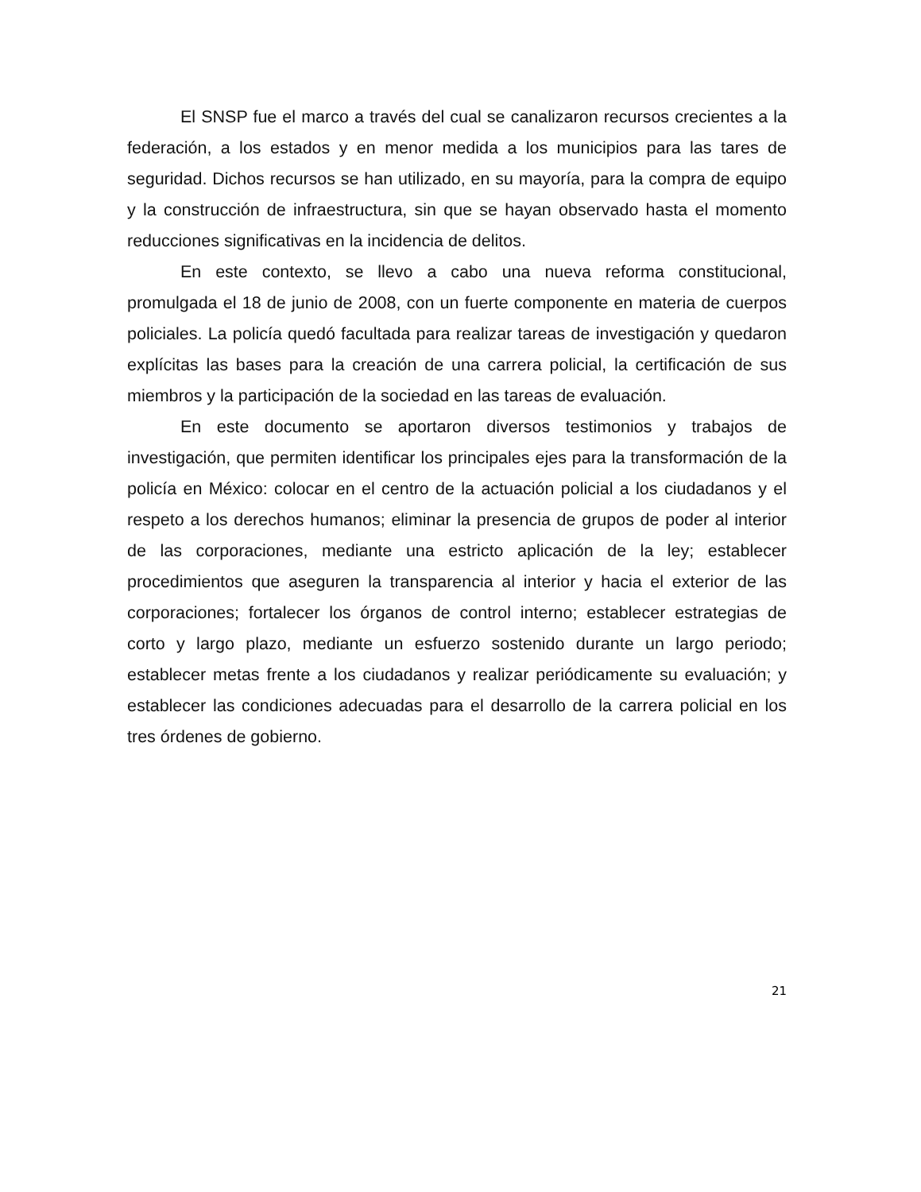El SNSP fue el marco a través del cual se canalizaron recursos crecientes a la federación, a los estados y en menor medida a los municipios para las tares de seguridad. Dichos recursos se han utilizado, en su mayoría, para la compra de equipo y la construcción de infraestructura, sin que se hayan observado hasta el momento reducciones significativas en la incidencia de delitos.
En este contexto, se llevo a cabo una nueva reforma constitucional, promulgada el 18 de junio de 2008, con un fuerte componente en materia de cuerpos policiales. La policía quedó facultada para realizar tareas de investigación y quedaron explícitas las bases para la creación de una carrera policial, la certificación de sus miembros y la participación de la sociedad en las tareas de evaluación.
En este documento se aportaron diversos testimonios y trabajos de investigación, que permiten identificar los principales ejes para la transformación de la policía en México: colocar en el centro de la actuación policial a los ciudadanos y el respeto a los derechos humanos; eliminar la presencia de grupos de poder al interior de las corporaciones, mediante una estricto aplicación de la ley; establecer procedimientos que aseguren la transparencia al interior y hacia el exterior de las corporaciones; fortalecer los órganos de control interno; establecer estrategias de corto y largo plazo, mediante un esfuerzo sostenido durante un largo periodo; establecer metas frente a los ciudadanos y realizar periódicamente su evaluación; y establecer las condiciones adecuadas para el desarrollo de la carrera policial en los tres órdenes de gobierno.
21